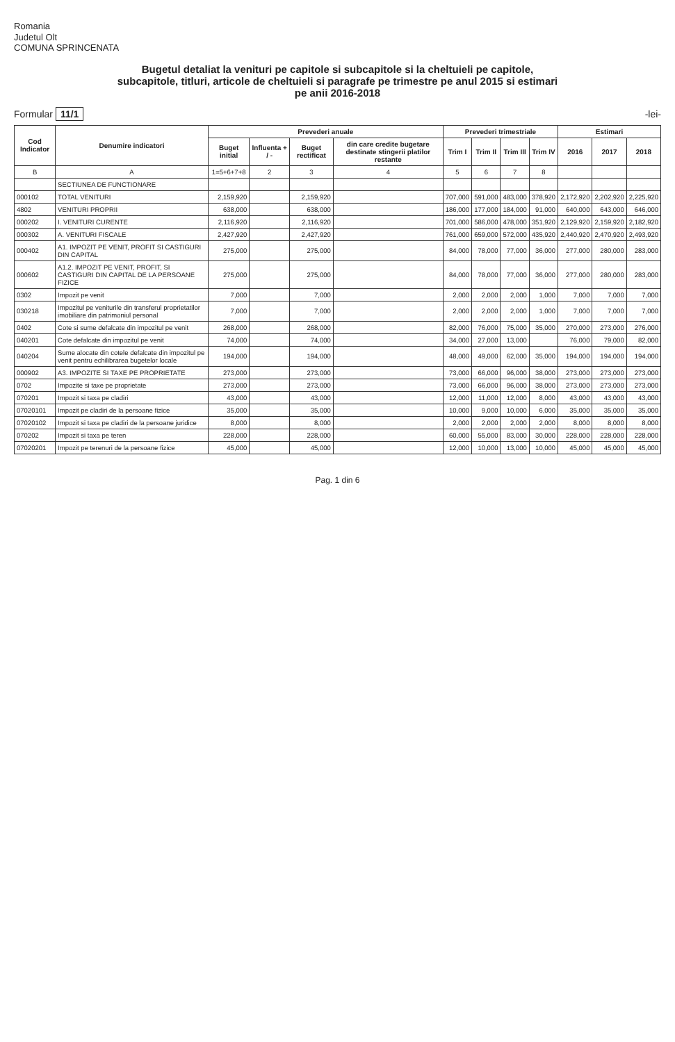Romania
Judetul Olt
COMUNA SPRINCENATA
Bugetul detaliat la venituri pe capitole si subcapitole si la cheltuieli pe capitole,
subcapitole, titluri, articole de cheltuieli si paragrafe pe trimestre pe anul 2015 si estimari
pe anii 2016-2018
Formular 11/1 -lei-
| Cod Indicator | Denumire indicatori | Prevederi anuale | | | | Prevederi trimestriale | | | | Estimari | | |
| --- | --- | --- | --- | --- | --- | --- | --- | --- | --- | --- | --- | --- |
| | | Buget initial | Influenta + / - | Buget rectificat | din care credite bugetare destinate stingerii platilor restante | Trim I | Trim II | Trim III | Trim IV | 2016 | 2017 | 2018 |
| B | A | 1=5+6+7+8 | 2 | 3 | 4 | 5 | 6 | 7 | 8 | | | |
| | SECTIUNEA DE FUNCTIONARE | | | | | | | | | | | |
| 000102 | TOTAL VENITURI | 2,159,920 | | 2,159,920 | | 707,000 | 591,000 | 483,000 | 378,920 | 2,172,920 | 2,202,920 | 2,225,920 |
| 4802 | VENITURI PROPRII | 638,000 | | 638,000 | | 186,000 | 177,000 | 184,000 | 91,000 | 640,000 | 643,000 | 646,000 |
| 000202 | I. VENITURI CURENTE | 2,116,920 | | 2,116,920 | | 701,000 | 586,000 | 478,000 | 351,920 | 2,129,920 | 2,159,920 | 2,182,920 |
| 000302 | A. VENITURI FISCALE | 2,427,920 | | 2,427,920 | | 761,000 | 659,000 | 572,000 | 435,920 | 2,440,920 | 2,470,920 | 2,493,920 |
| 000402 | A1. IMPOZIT PE VENIT, PROFIT SI CASTIGURI DIN CAPITAL | 275,000 | | 275,000 | | 84,000 | 78,000 | 77,000 | 36,000 | 277,000 | 280,000 | 283,000 |
| 000602 | A1.2. IMPOZIT PE VENIT, PROFIT, SI CASTIGURI DIN CAPITAL DE LA PERSOANE FIZICE | 275,000 | | 275,000 | | 84,000 | 78,000 | 77,000 | 36,000 | 277,000 | 280,000 | 283,000 |
| 0302 | Impozit pe venit | 7,000 | | 7,000 | | 2,000 | 2,000 | 2,000 | 1,000 | 7,000 | 7,000 | 7,000 |
| 030218 | Impozitul pe veniturile din transferul proprietatilor imobiliare din patrimoniul personal | 7,000 | | 7,000 | | 2,000 | 2,000 | 2,000 | 1,000 | 7,000 | 7,000 | 7,000 |
| 0402 | Cote si sume defalcate din impozitul pe venit | 268,000 | | 268,000 | | 82,000 | 76,000 | 75,000 | 35,000 | 270,000 | 273,000 | 276,000 |
| 040201 | Cote defalcate din impozitul pe venit | 74,000 | | 74,000 | | 34,000 | 27,000 | 13,000 | | 76,000 | 79,000 | 82,000 |
| 040204 | Sume alocate din cotele defalcate din impozitul pe venit pentru echilibrarea bugetelor locale | 194,000 | | 194,000 | | 48,000 | 49,000 | 62,000 | 35,000 | 194,000 | 194,000 | 194,000 |
| 000902 | A3. IMPOZITE SI TAXE PE PROPRIETATE | 273,000 | | 273,000 | | 73,000 | 66,000 | 96,000 | 38,000 | 273,000 | 273,000 | 273,000 |
| 0702 | Impozite si taxe pe proprietate | 273,000 | | 273,000 | | 73,000 | 66,000 | 96,000 | 38,000 | 273,000 | 273,000 | 273,000 |
| 070201 | Impozit si taxa pe cladiri | 43,000 | | 43,000 | | 12,000 | 11,000 | 12,000 | 8,000 | 43,000 | 43,000 | 43,000 |
| 07020101 | Impozit pe cladiri de la persoane fizice | 35,000 | | 35,000 | | 10,000 | 9,000 | 10,000 | 6,000 | 35,000 | 35,000 | 35,000 |
| 07020102 | Impozit si taxa pe cladiri de la persoane juridice | 8,000 | | 8,000 | | 2,000 | 2,000 | 2,000 | 2,000 | 8,000 | 8,000 | 8,000 |
| 070202 | Impozit si taxa pe teren | 228,000 | | 228,000 | | 60,000 | 55,000 | 83,000 | 30,000 | 228,000 | 228,000 | 228,000 |
| 07020201 | Impozit pe terenuri de la persoane fizice | 45,000 | | 45,000 | | 12,000 | 10,000 | 13,000 | 10,000 | 45,000 | 45,000 | 45,000 |
Pag. 1 din 6